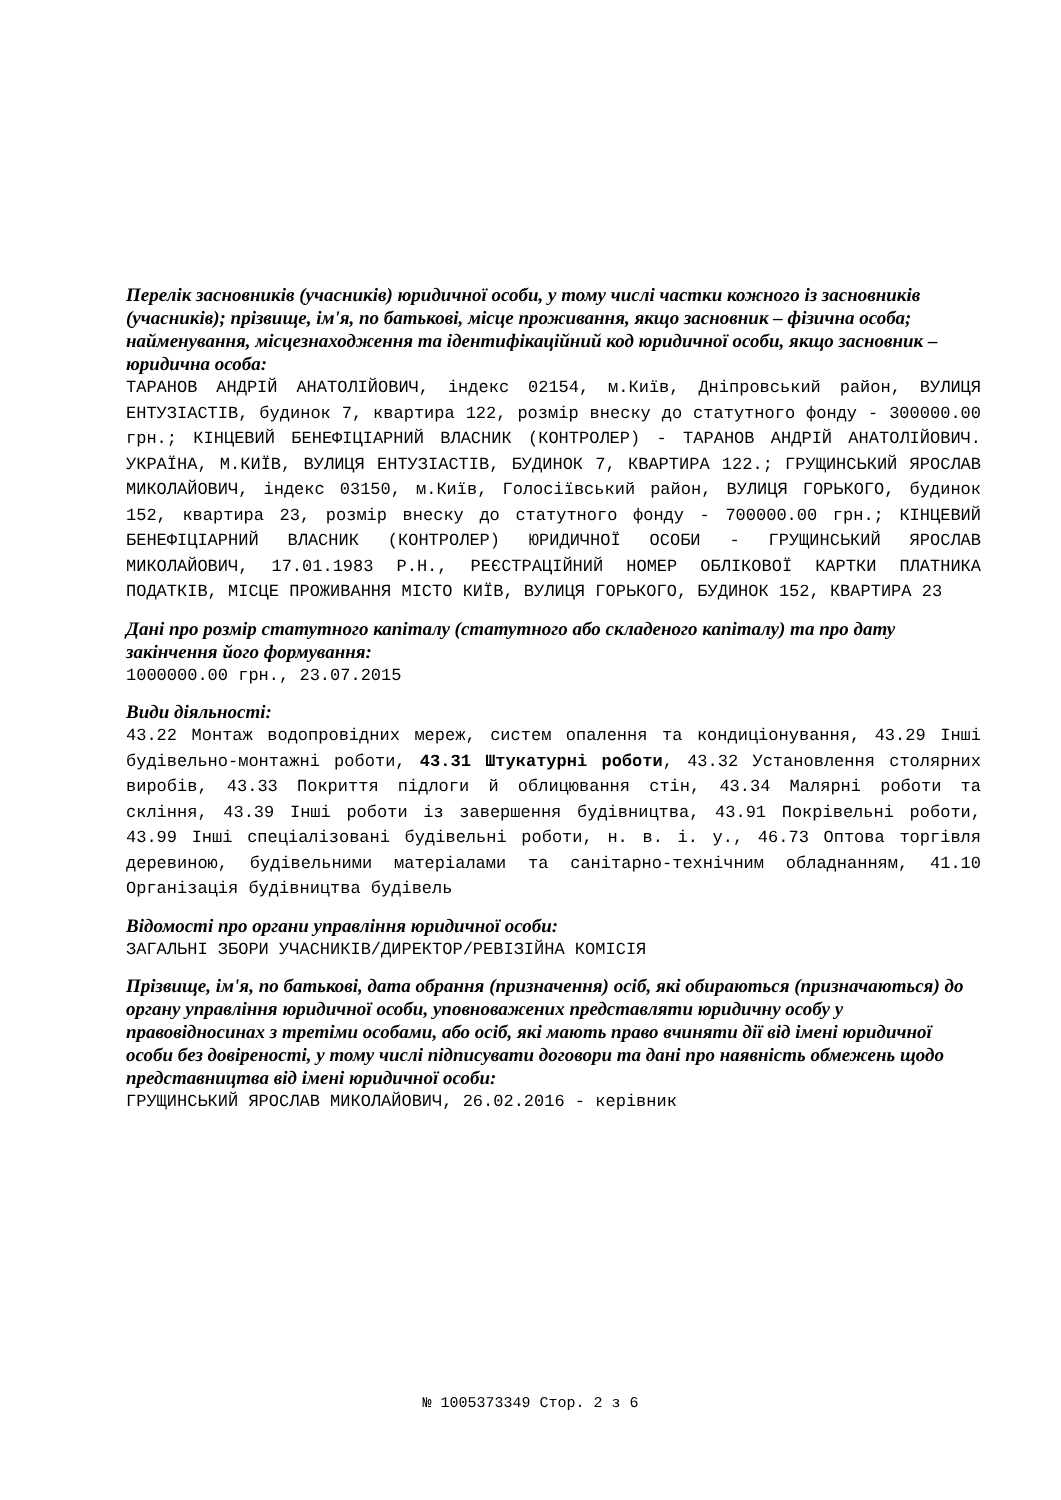Перелік засновників (учасників) юридичної особи, у тому числі частки кожного із засновників (учасників); прізвище, ім'я, по батькові, місце проживання, якщо засновник – фізична особа; найменування, місцезнаходження та ідентифікаційний код юридичної особи, якщо засновник – юридична особа:
ТАРАНОВ АНДРІЙ АНАТОЛІЙОВИЧ, індекс 02154, м.Київ, Дніпровський район, ВУЛИЦЯ ЕНТУЗІАСТІВ, будинок 7, квартира 122, розмір внеску до статутного фонду - 300000.00 грн.; КІНЦЕВИЙ БЕНЕФІЦІАРНИЙ ВЛАСНИК (КОНТРОЛЕР) - ТАРАНОВ АНДРІЙ АНАТОЛІЙОВИЧ. УКРАЇНА, М.КИЇВ, ВУЛИЦЯ ЕНТУЗІАСТІВ, БУДИНОК 7, КВАРТИРА 122.; ГРУЩИНСЬКИЙ ЯРОСЛАВ МИКОЛАЙОВИЧ, індекс 03150, м.Київ, Голосіївський район, ВУЛИЦЯ ГОРЬКОГО, будинок 152, квартира 23, розмір внеску до статутного фонду - 700000.00 грн.; КІНЦЕВИЙ БЕНЕФІЦІАРНИЙ ВЛАСНИК (КОНТРОЛЕР) ЮРИДИЧНОЇ ОСОБИ - ГРУЩИНСЬКИЙ ЯРОСЛАВ МИКОЛАЙОВИЧ, 17.01.1983 Р.Н., РЕЄСТРАЦІЙНИЙ НОМЕР ОБЛІКОВОЇ КАРТКИ ПЛАТНИКА ПОДАТКІВ, МІСЦЕ ПРОЖИВАННЯ МІСТО КИЇВ, ВУЛИЦЯ ГОРЬКОГО, БУДИНОК 152, КВАРТИРА 23
Дані про розмір статутного капіталу (статутного або складеного капіталу) та про дату закінчення його формування:
1000000.00 грн., 23.07.2015
Види діяльності:
43.22 Монтаж водопровідних мереж, систем опалення та кондиціонування, 43.29 Інші будівельно-монтажні роботи, 43.31 Штукатурні роботи, 43.32 Установлення столярних виробів, 43.33 Покриття підлоги й облицювання стін, 43.34 Малярні роботи та скління, 43.39 Інші роботи із завершення будівництва, 43.91 Покрівельні роботи, 43.99 Інші спеціалізовані будівельні роботи, н. в. і. у., 46.73 Оптова торгівля деревиною, будівельними матеріалами та санітарно-технічним обладнанням, 41.10 Організація будівництва будівель
Відомості про органи управління юридичної особи:
ЗАГАЛЬНІ ЗБОРИ УЧАСНИКІВ/ДИРЕКТОР/РЕВІЗІЙНА КОМІСІЯ
Прізвище, ім'я, по батькові, дата обрання (призначення) осіб, які обираються (призначаються) до органу управління юридичної особи, уповноважених представляти юридичну особу у правовідносинах з третіми особами, або осіб, які мають право вчиняти дії від імені юридичної особи без довіреності, у тому числі підписувати договори та дані про наявність обмежень щодо представництва від імені юридичної особи:
ГРУЩИНСЬКИЙ ЯРОСЛАВ МИКОЛАЙОВИЧ, 26.02.2016 - керівник
№ 1005373349 Стор. 2 з 6